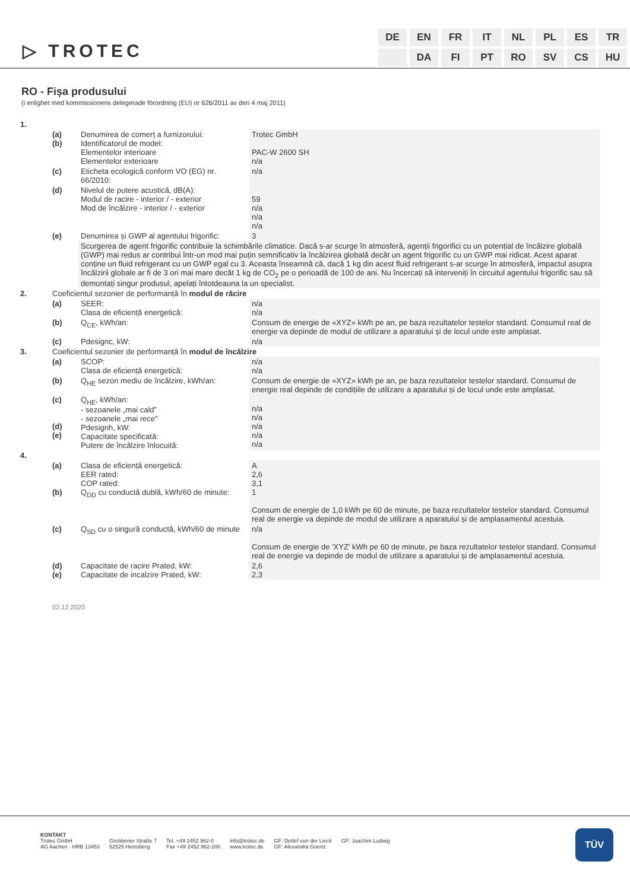▷ TROTEC
| DE | EN | FR | IT | NL | PL | ES | TR |
| | DA | FI | PT | RO | SV | CS | HU |
RO - Fișa produsului
(i enlighet med kommissionens delegerade förordning (EU) nr 626/2011 av den 4 maj 2011)
| 1. | | | |
| | (a) (b) | Denumirea de comerț a furnizorului: Identificatorul de model: Elementelor interioare Elementelor exterioare | Trotec GmbH PAC-W 2600 SH n/a |
| | (c) | Eticheta ecologică conform VO (EG) nr. 66/2010: | n/a |
| | (d) | Nivelul de putere acustică, dB(A): Modul de racire - interior / - exterior Mod de încălzire - interior / - exterior | 59 n/a n/a n/a |
| | (e) | Denumirea și GWP al agentului frigorific: | 3 |
| | | Scurgerea de agent frigorific contribuie la schimbările climatice. Dacă s-ar scurge în atmosferă, agenții frigorifici cu un potențial de încălzire globală (GWP) mai redus ar contribui într-un mod mai puțin semnificativ la încălzirea globală decât un agent frigorific cu un GWP mai ridicat. Acest aparat conține un fluid refrigerant cu un GWP egal cu 3. Aceasta înseamnă că, dacă 1 kg din acest fluid refrigerant s-ar scurge în atmosferă, impactul asupra încălzirii globale ar fi de 3 ori mai mare decât 1 kg de CO<sub>2</sub> pe o perioadă de 100 de ani. Nu încercați să interveniți în circuitul agentului frigorific sau să demontați singur produsul, apelați întotdeauna la un specialist. | |
| 2. | Coeficientul sezonier de performanță în modul de răcire | | |
| | (a) | SEER: Clasa de eficiență energetică: | n/a n/a |
| | (b) | Q<sub>CE</sub>, kWh/an: | Consum de energie de «XYZ» kWh pe an, pe baza rezultatelor testelor standard. Consumul real de energie va depinde de modul de utilizare a aparatului și de locul unde este amplasat. |
| | (c) | Pdesignc, kW: | n/a |
| 3. | Coeficientul sezonier de performanță în modul de încălzire | | |
| | (a) | SCOP: Clasa de eficiență energetică: | n/a n/a |
| | (b) | Q<sub>HE</sub> sezon mediu de încălzire, kWh/an: | Consum de energie de «XYZ» kWh pe an, pe baza rezultatelor testelor standard. Consumul de energie real depinde de condițiile de utilizare a aparatului și de locul unde este amplasat. |
| | (c) (d) (e) | Q<sub>HE</sub>, kWh/an: - sezoanele „mai cald” - sezoanele „mai rece" Pdesignh, kW: Capacitate specificată: Putere de încălzire înlocuită: | n/a n/a n/a n/a n/a |
| 4. | | | |
| | (a) (b) | Clasa de eficiență energetică: EER rated: COP rated: Q<sub>DD</sub> cu conductă dublă, kWh/60 de minute: | A 2,6 3,1 1 Consum de energie de 1,0 kWh pe 60 de minute, pe baza rezultatelor testelor standard. Consumul real de energie va depinde de modul de utilizare a aparatului și de amplasamentul acestuia. |
| | (c) | Q<sub>SD</sub> cu o singură conductă, kWh/60 de minute | n/a Consum de energie de 'XYZ' kWh pe 60 de minute, pe baza rezultatelor testelor standard. Consumul real de energie va depinde de modul de utilizare a aparatului și de amplasamentul acestuia. |
| | (d) (e) | Capacitate de racire Prated, kW: Capacitate de incalzire Prated, kW: | 2,6 2,3 |
02.12.2020
KONTAKT
Trotec GmbH
AG Aachen · HRB 13453
Grebbener Straße 7
52525 Heinsberg
Tel. +49 2452 962-0
Fax +49 2452 962-200
info@trotec.de
www.trotec.de
GF: Detlef von der Lieck
GF: Alexandra Goertz
GF: Joachim Ludwig
TÜV